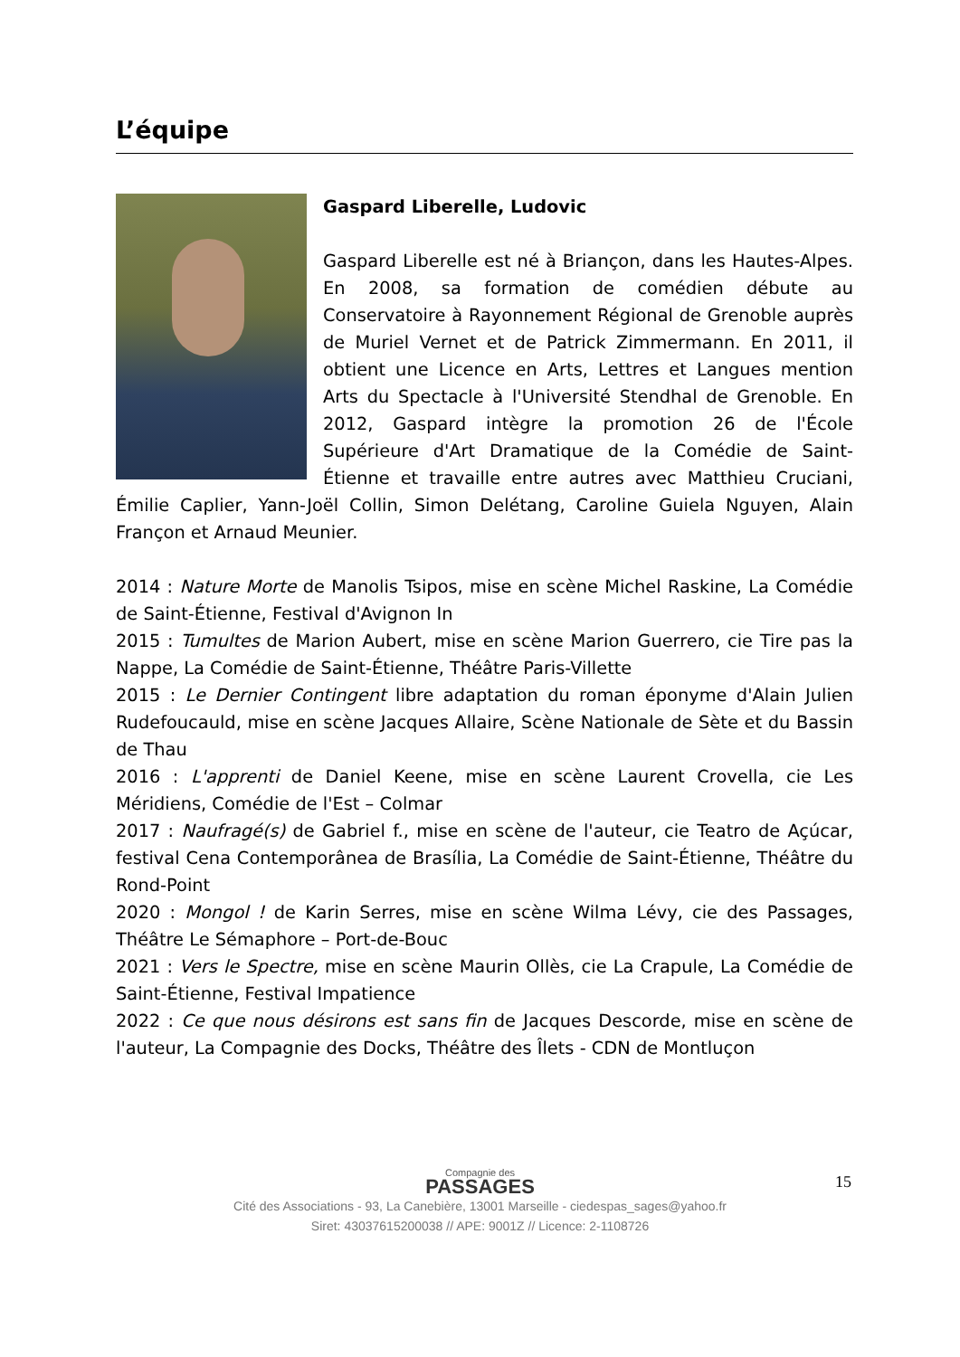L’équipe
Gaspard Liberelle, Ludovic
Gaspard Liberelle est né à Briançon, dans les Hautes-Alpes. En 2008, sa formation de comédien débute au Conservatoire à Rayonnement Régional de Grenoble auprès de Muriel Vernet et de Patrick Zimmermann. En 2011, il obtient une Licence en Arts, Lettres et Langues mention Arts du Spectacle à l'Université Stendhal de Grenoble. En 2012, Gaspard intègre la promotion 26 de l'École Supérieure d'Art Dramatique de la Comédie de Saint-Étienne et travaille entre autres avec Matthieu Cruciani, Émilie Caplier, Yann-Joël Collin, Simon Delétang, Caroline Guiela Nguyen, Alain Françon et Arnaud Meunier.
2014 : Nature Morte de Manolis Tsipos, mise en scène Michel Raskine, La Comédie de Saint-Étienne, Festival d'Avignon In
2015 : Tumultes de Marion Aubert, mise en scène Marion Guerrero, cie Tire pas la Nappe, La Comédie de Saint-Étienne, Théâtre Paris-Villette
2015 : Le Dernier Contingent libre adaptation du roman éponyme d'Alain Julien Rudefoucauld, mise en scène Jacques Allaire, Scène Nationale de Sète et du Bassin de Thau
2016 : L'apprenti de Daniel Keene, mise en scène Laurent Crovella, cie Les Méridiens, Comédie de l'Est – Colmar
2017 : Naufragé(s) de Gabriel f., mise en scène de l'auteur, cie Teatro de Açúcar, festival Cena Contemporânea de Brasília, La Comédie de Saint-Étienne, Théâtre du Rond-Point
2020 : Mongol ! de Karin Serres, mise en scène Wilma Lévy, cie des Passages, Théâtre Le Sémaphore – Port-de-Bouc
2021 : Vers le Spectre, mise en scène Maurin Ollès, cie La Crapule, La Comédie de Saint-Étienne, Festival Impatience
2022 : Ce que nous désirons est sans fin de Jacques Descorde, mise en scène de l'auteur, La Compagnie des Docks, Théâtre des Îlets - CDN de Montluçon
15
Compagnie des
PASSAGES
Cité des Associations - 93, La Canebière, 13001 Marseille - ciedespas_sages@yahoo.fr
Siret: 43037615200038 // APE: 9001Z // Licence: 2-1108726